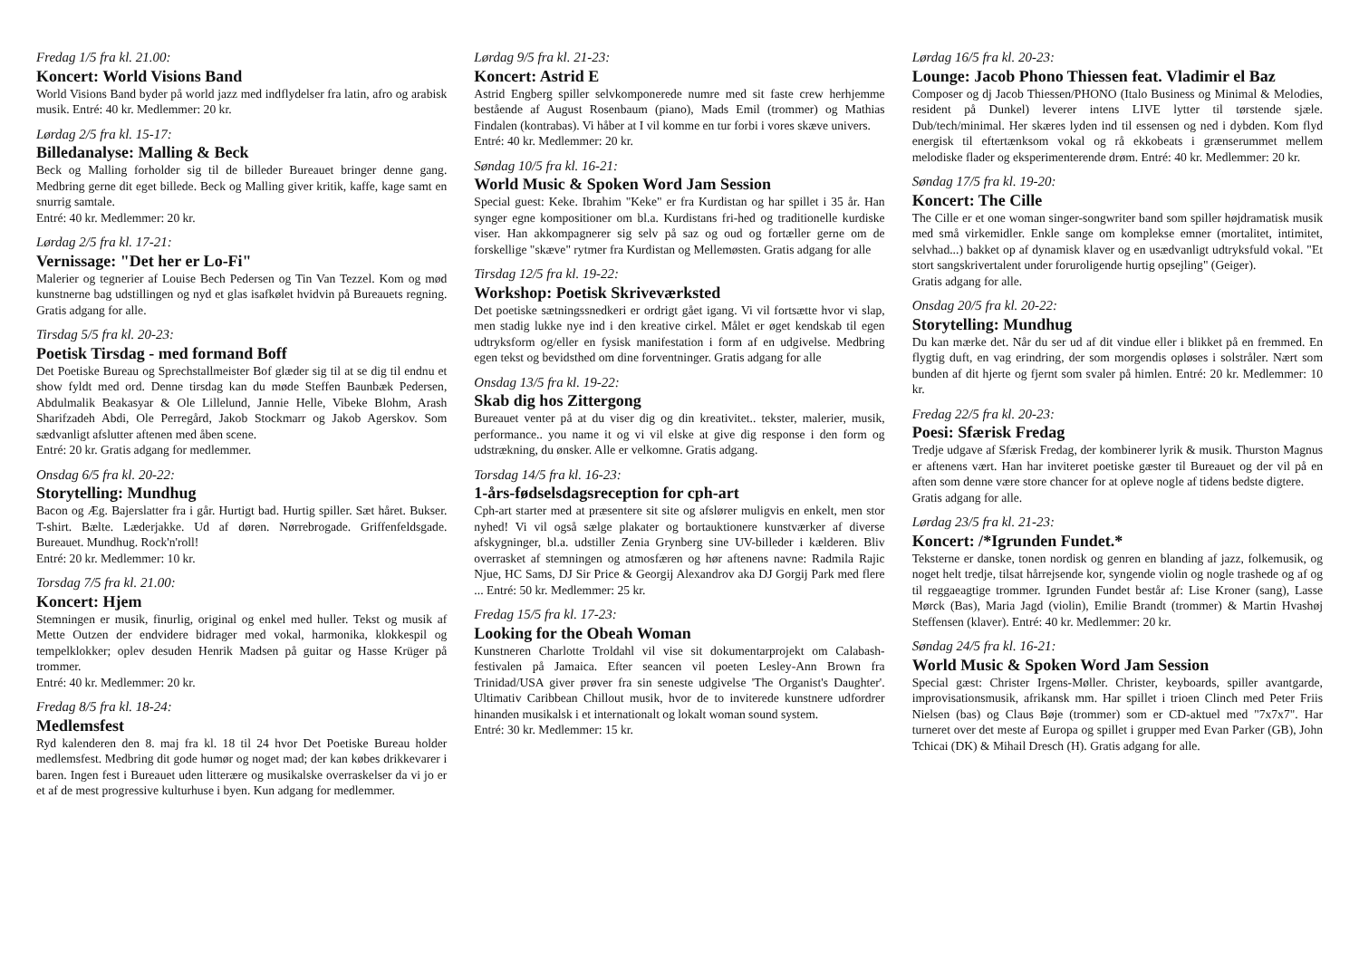Fredag 1/5 fra kl. 21.00:
Koncert: World Visions Band
World Visions Band byder på world jazz med indflydelser fra latin, afro og arabisk musik. Entré: 40 kr. Medlemmer: 20 kr.
Lørdag 2/5 fra kl. 15-17:
Billedanalyse: Malling & Beck
Beck og Malling forholder sig til de billeder Bureauet bringer denne gang. Medbring gerne dit eget billede. Beck og Malling giver kritik, kaffe, kage samt en snurrig samtale.
Entré: 40 kr. Medlemmer: 20 kr.
Lørdag 2/5 fra kl. 17-21:
Vernissage: "Det her er Lo-Fi"
Malerier og tegnerier af Louise Bech Pedersen og Tin Van Tezzel. Kom og mød kunstnerne bag udstillingen og nyd et glas isafkølet hvidvin på Bureauets regning. Gratis adgang for alle.
Tirsdag 5/5 fra kl. 20-23:
Poetisk Tirsdag - med formand Boff
Det Poetiske Bureau og Sprechstallmeister Bof glæder sig til at se dig til endnu et show fyldt med ord. Denne tirsdag kan du møde Steffen Baunbæk Pedersen, Abdulmalik Beakasyar & Ole Lillelund, Jannie Helle, Vibeke Blohm, Arash Sharifzadeh Abdi, Ole Perregård, Jakob Stockmarr og Jakob Agerskov. Som sædvanligt afslutter aftenen med åben scene.
Entré: 20 kr. Gratis adgang for medlemmer.
Onsdag 6/5 fra kl. 20-22:
Storytelling: Mundhug
Bacon og Æg. Bajerslatter fra i går. Hurtigt bad. Hurtig spiller. Sæt håret. Bukser. T-shirt. Bælte. Læderjakke. Ud af døren. Nørrebrogade. Griffenfeldsgade. Bureauet. Mundhug. Rock'n'roll!
Entré: 20 kr. Medlemmer: 10 kr.
Torsdag 7/5 fra kl. 21.00:
Koncert: Hjem
Stemningen er musik, finurlig, original og enkel med huller. Tekst og musik af Mette Outzen der endvidere bidrager med vokal, harmonika, klokkespil og tempelklokker; oplev desuden Henrik Madsen på guitar og Hasse Krüger på trommer.
Entré: 40 kr. Medlemmer: 20 kr.
Fredag 8/5 fra kl. 18-24:
Medlemsfest
Ryd kalenderen den 8. maj fra kl. 18 til 24 hvor Det Poetiske Bureau holder medlemsfest. Medbring dit gode humør og noget mad; der kan købes drikkevarer i baren. Ingen fest i Bureauet uden litterære og musikalske overraskelser da vi jo er et af de mest progressive kulturhuse i byen. Kun adgang for medlemmer.
Lørdag 9/5 fra kl. 21-23:
Koncert: Astrid E
Astrid Engberg spiller selvkomponerede numre med sit faste crew herhjemme bestående af August Rosenbaum (piano), Mads Emil (trommer) og Mathias Findalen (kontrabas). Vi håber at I vil komme en tur forbi i vores skæve univers.
Entré: 40 kr. Medlemmer: 20 kr.
Søndag 10/5 fra kl. 16-21:
World Music & Spoken Word Jam Session
Special guest: Keke. Ibrahim "Keke" er fra Kurdistan og har spillet i 35 år. Han synger egne kompositioner om bl.a. Kurdistans fri-hed og traditionelle kurdiske viser. Han akkompagnerer sig selv på saz og oud og fortæller gerne om de forskellige "skæve" rytmer fra Kurdistan og Mellemøsten. Gratis adgang for alle
Tirsdag 12/5 fra kl. 19-22:
Workshop: Poetisk Skriveværksted
Det poetiske sætningssnedkeri er ordrigt gået igang. Vi vil fortsætte hvor vi slap, men stadig lukke nye ind i den kreative cirkel. Målet er øget kendskab til egen udtryksform og/eller en fysisk manifestation i form af en udgivelse. Medbring egen tekst og bevidsthed om dine forventninger. Gratis adgang for alle
Onsdag 13/5 fra kl. 19-22:
Skab dig hos Zittergong
Bureauet venter på at du viser dig og din kreativitet.. tekster, malerier, musik, performance.. you name it og vi vil elske at give dig response i den form og udstrækning, du ønsker. Alle er velkomne. Gratis adgang.
Torsdag 14/5 fra kl. 16-23:
1-års-fødselsdagsreception for cph-art
Cph-art starter med at præsentere sit site og afslører muligvis en enkelt, men stor nyhed! Vi vil også sælge plakater og bortauktionere kunstværker af diverse afskygninger, bl.a. udstiller Zenia Grynberg sine UV-billeder i kælderen. Bliv overrasket af stemningen og atmosfæren og hør aftenens navne: Radmila Rajic Njue, HC Sams, DJ Sir Price & Georgij Alexandrov aka DJ Gorgij Park med flere ... Entré: 50 kr. Medlemmer: 25 kr.
Fredag 15/5 fra kl. 17-23:
Looking for the Obeah Woman
Kunstneren Charlotte Troldahl vil vise sit dokumentarprojekt om Calabash-festivalen på Jamaica. Efter seancen vil poeten Lesley-Ann Brown fra Trinidad/USA giver prøver fra sin seneste udgivelse 'The Organist's Daughter'. Ultimativ Caribbean Chillout musik, hvor de to inviterede kunstnere udfordrer hinanden musikalsk i et internationalt og lokalt woman sound system.
Entré: 30 kr. Medlemmer: 15 kr.
Lørdag 16/5 fra kl. 20-23:
Lounge: Jacob Phono Thiessen feat. Vladimir el Baz
Composer og dj Jacob Thiessen/PHONO (Italo Business og Minimal & Melodies, resident på Dunkel) leverer intens LIVE lytter til tørstende sjæle. Dub/tech/minimal. Her skæres lyden ind til essensen og ned i dybden. Kom flyd energisk til eftertænksom vokal og rå ekkobeats i grænserummet mellem melodiske flader og eksperimenterende drøm. Entré: 40 kr. Medlemmer: 20 kr.
Søndag 17/5 fra kl. 19-20:
Koncert: The Cille
The Cille er et one woman singer-songwriter band som spiller højdramatisk musik med små virkemidler. Enkle sange om komplekse emner (mortalitet, intimitet, selvhad...) bakket op af dynamisk klaver og en usædvanligt udtryksfuld vokal. "Et stort sangskrivertalent under foruroligende hurtig opsejling" (Geiger).
Gratis adgang for alle.
Onsdag 20/5 fra kl. 20-22:
Storytelling: Mundhug
Du kan mærke det. Når du ser ud af dit vindue eller i blikket på en fremmed. En flygtig duft, en vag erindring, der som morgendis opløses i solstråler. Nært som bunden af dit hjerte og fjernt som svaler på himlen. Entré: 20 kr. Medlemmer: 10 kr.
Fredag 22/5 fra kl. 20-23:
Poesi: Sfærisk Fredag
Tredje udgave af Sfærisk Fredag, der kombinerer lyrik & musik. Thurston Magnus er aftenens vært. Han har inviteret poetiske gæster til Bureauet og der vil på en aften som denne være store chancer for at opleve nogle af tidens bedste digtere.
Gratis adgang for alle.
Lørdag 23/5 fra kl. 21-23:
Koncert: /*Igrunden Fundet.*
Teksterne er danske, tonen nordisk og genren en blanding af jazz, folkemusik, og noget helt tredje, tilsat hårrejsende kor, syngende violin og nogle trashede og af og til reggaeagtige trommer. Igrunden Fundet består af: Lise Kroner (sang), Lasse Mørck (Bas), Maria Jagd (violin), Emilie Brandt (trommer) & Martin Hvashøj Steffensen (klaver). Entré: 40 kr. Medlemmer: 20 kr.
Søndag 24/5 fra kl. 16-21:
World Music & Spoken Word Jam Session
Special gæst: Christer Irgens-Møller. Christer, keyboards, spiller avantgarde, improvisationsmusik, afrikansk mm. Har spillet i trioen Clinch med Peter Friis Nielsen (bas) og Claus Bøje (trommer) som er CD-aktuel med "7x7x7". Har turneret over det meste af Europa og spillet i grupper med Evan Parker (GB), John Tchicai (DK) & Mihail Dresch (H). Gratis adgang for alle.